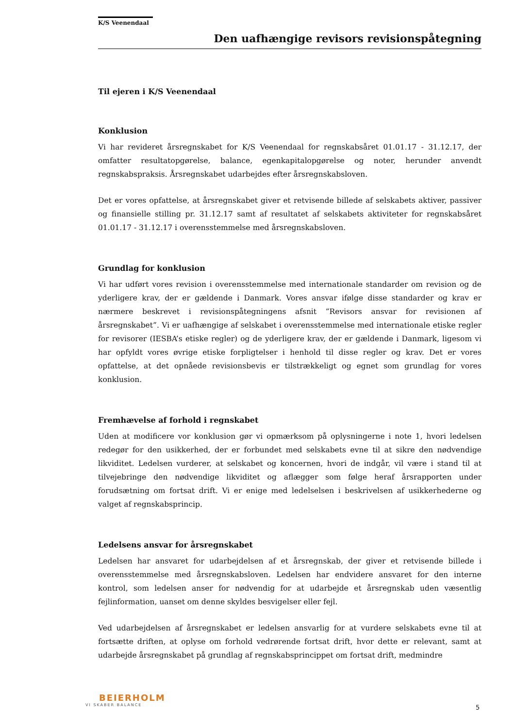K/S Veenendaal
Den uafhængige revisors revisionspåtegning
Til ejeren i K/S Veenendaal
Konklusion
Vi har revideret årsregnskabet for K/S Veenendaal for regnskabsåret 01.01.17 - 31.12.17, der omfatter resultatopgørelse, balance, egenkapitalopgørelse og noter, herunder anvendt regnskabspraksis. Årsregnskabet udarbejdes efter årsregnskabsloven.
Det er vores opfattelse, at årsregnskabet giver et retvisende billede af selskabets aktiver, passiver og finansielle stilling pr. 31.12.17 samt af resultatet af selskabets aktiviteter for regnskabsåret 01.01.17 - 31.12.17 i overensstemmelse med årsregnskabsloven.
Grundlag for konklusion
Vi har udført vores revision i overensstemmelse med internationale standarder om revision og de yderligere krav, der er gældende i Danmark. Vores ansvar ifølge disse standarder og krav er nærmere beskrevet i revisionspåtegningens afsnit ”Revisors ansvar for revisionen af årsregnskabet”. Vi er uafhængige af selskabet i overensstemmelse med internationale etiske regler for revisorer (IESBA’s etiske regler) og de yderligere krav, der er gældende i Danmark, ligesom vi har opfyldt vores øvrige etiske forpligtelser i henhold til disse regler og krav. Det er vores opfattelse, at det opnåede revisionsbevis er tilstrækkeligt og egnet som grundlag for vores konklusion.
Fremhævelse af forhold i regnskabet
Uden at modificere vor konklusion gør vi opmærksom på oplysningerne i note 1, hvori ledelsen redegør for den usikkerhed, der er forbundet med selskabets evne til at sikre den nødvendige likviditet. Ledelsen vurderer, at selskabet og koncernen, hvori de indgår, vil være i stand til at tilvejebringe den nødvendige likviditet og aflægger som følge heraf årsrapporten under forudsætning om fortsat drift. Vi er enige med ledelselsen i beskrivelsen af usikkerhederne og valget af regnskabsprincip.
Ledelsens ansvar for årsregnskabet
Ledelsen har ansvaret for udarbejdelsen af et årsregnskab, der giver et retvisende billede i overensstemmelse med årsregnskabsloven. Ledelsen har endvidere ansvaret for den interne kontrol, som ledelsen anser for nødvendig for at udarbejde et årsregnskab uden væsentlig fejlinformation, uanset om denne skyldes besvigelser eller fejl.
Ved udarbejdelsen af årsregnskabet er ledelsen ansvarlig for at vurdere selskabets evne til at fortsætte driften, at oplyse om forhold vedrørende fortsat drift, hvor dette er relevant, samt at udarbejde årsregnskabet på grundlag af regnskabsprincippet om fortsat drift, medmindre
BEIERHOLM
VI SKABER BALANCE
5